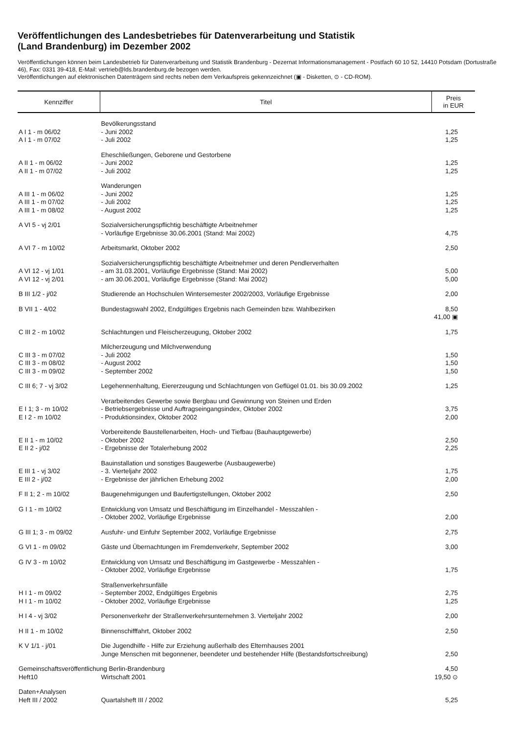Veröffentlichungen des Landesbetriebes für Datenverarbeitung und Statistik
(Land Brandenburg) im Dezember 2002
Veröffentlichungen können beim Landesbetrieb für Datenverarbeitung und Statistik Brandenburg - Dezernat Informationsmanagement - Postfach 60 10 52, 14410 Potsdam (Dortustraße 46), Fax: 0331 39-418, E-Mail: vertrieb@lds.brandenburg.de bezogen werden.
Veröffentlichungen auf elektronischen Datenträgern sind rechts neben dem Verkaufspreis gekennzeichnet (▣ - Disketten, ⊙ - CD-ROM).
| Kennziffer | Titel | Preis in EUR |
| --- | --- | --- |
| | Bevölkerungsstand | |
| A I 1 - m 06/02 | - Juni 2002 | 1,25 |
| A I 1 - m 07/02 | - Juli 2002 | 1,25 |
| | Eheschließungen, Geborene und Gestorbene | |
| A II 1 - m 06/02 | - Juni 2002 | 1,25 |
| A II 1 - m 07/02 | - Juli 2002 | 1,25 |
| | Wanderungen | |
| A III 1 - m 06/02 | - Juni 2002 | 1,25 |
| A III 1 - m 07/02 | - Juli 2002 | 1,25 |
| A III 1 - m 08/02 | - August 2002 | 1,25 |
| A VI 5 - vj 2/01 | Sozialversicherungspflichtig beschäftigte Arbeitnehmer - Vorläufige Ergebnisse 30.06.2001 (Stand: Mai 2002) | 4,75 |
| A VI 7 - m 10/02 | Arbeitsmarkt, Oktober 2002 | 2,50 |
| | Sozialversicherungspflichtig beschäftigte Arbeitnehmer und deren Pendlerverhalten | |
| A VI 12 - vj 1/01 | - am 31.03.2001, Vorläufige Ergebnisse (Stand: Mai 2002) | 5,00 |
| A VI 12 - vj 2/01 | - am 30.06.2001, Vorläufige Ergebnisse (Stand: Mai 2002) | 5,00 |
| B III 1/2 - j/02 | Studierende an Hochschulen Wintersemester 2002/2003, Vorläufige Ergebnisse | 2,00 |
| B VII 1 - 4/02 | Bundestagswahl 2002, Endgültiges Ergebnis nach Gemeinden bzw. Wahlbezirken | 8,50 41,00 ▣ |
| C III 2 - m 10/02 | Schlachtungen und Fleischerzeugung, Oktober 2002 | 1,75 |
| | Milcherzeugung und Milchverwendung | |
| C III 3 - m 07/02 | - Juli 2002 | 1,50 |
| C III 3 - m 08/02 | - August 2002 | 1,50 |
| C III 3 - m 09/02 | - September 2002 | 1,50 |
| C III 6; 7 - vj 3/02 | Legehennenhaltung, Eiererzeugung und Schlachtungen von Geflügel 01.01. bis 30.09.2002 | 1,25 |
| | Verarbeitendes Gewerbe sowie Bergbau und Gewinnung von Steinen und Erden | |
| E I 1; 3 - m 10/02 | - Betriebsergebnisse und Auftragseingangsindex, Oktober 2002 | 3,75 |
| E I 2 - m 10/02 | - Produktionsindex, Oktober 2002 | 2,00 |
| | Vorbereitende Baustellenarbeiten, Hoch- und Tiefbau (Bauhauptgewerbe) | |
| E II 1 - m 10/02 | - Oktober 2002 | 2,50 |
| E II 2 - j/02 | - Ergebnisse der Totalerhebung 2002 | 2,25 |
| | Bauinstallation und sonstiges Baugewerbe (Ausbaugewerbe) | |
| E III 1 - vj 3/02 | - 3. Vierteljahr 2002 | 1,75 |
| E III 2 - j/02 | - Ergebnisse der jährlichen Erhebung 2002 | 2,00 |
| F II 1; 2 - m 10/02 | Baugenehmigungen und Baufertigstellungen, Oktober 2002 | 2,50 |
| G I 1 - m 10/02 | Entwicklung von Umsatz und Beschäftigung im Einzelhandel - Messzahlen - - Oktober 2002, Vorläufige Ergebnisse | 2,00 |
| G III 1; 3 - m 09/02 | Ausfuhr- und Einfuhr September 2002, Vorläufige Ergebnisse | 2,75 |
| G VI 1 - m 09/02 | Gäste und Übernachtungen im Fremdenverkehr, September 2002 | 3,00 |
| G IV 3 - m 10/02 | Entwicklung von Umsatz und Beschäftigung im Gastgewerbe - Messzahlen - - Oktober 2002, Vorläufige Ergebnisse | 1,75 |
| | Straßenverkehrsunfälle | |
| H I 1 - m 09/02 | - September 2002, Endgültiges Ergebnis | 2,75 |
| H I 1 - m 10/02 | - Oktober 2002, Vorläufige Ergebnisse | 1,25 |
| H I 4 - vj 3/02 | Personenverkehr der Straßenverkehrsunternehmen 3. Vierteljahr 2002 | 2,00 |
| H II 1 - m 10/02 | Binnenschifffahrt, Oktober 2002 | 2,50 |
| K V 1/1 - j/01 | Die Jugendhilfe - Hilfe zur Erziehung außerhalb des Elternhauses 2001 Junge Menschen mit begonnener, beendeter und bestehender Hilfe (Bestandsfortschreibung) | 2,50 |
| Gemeinschaftsveröffentlichung Berlin-Brandenburg | | 4,50 |
| Heft10 | Wirtschaft 2001 | 19,50 ⊙ |
| Daten+Analysen | | |
| Heft III / 2002 | Quartalsheft III / 2002 | 5,25 |